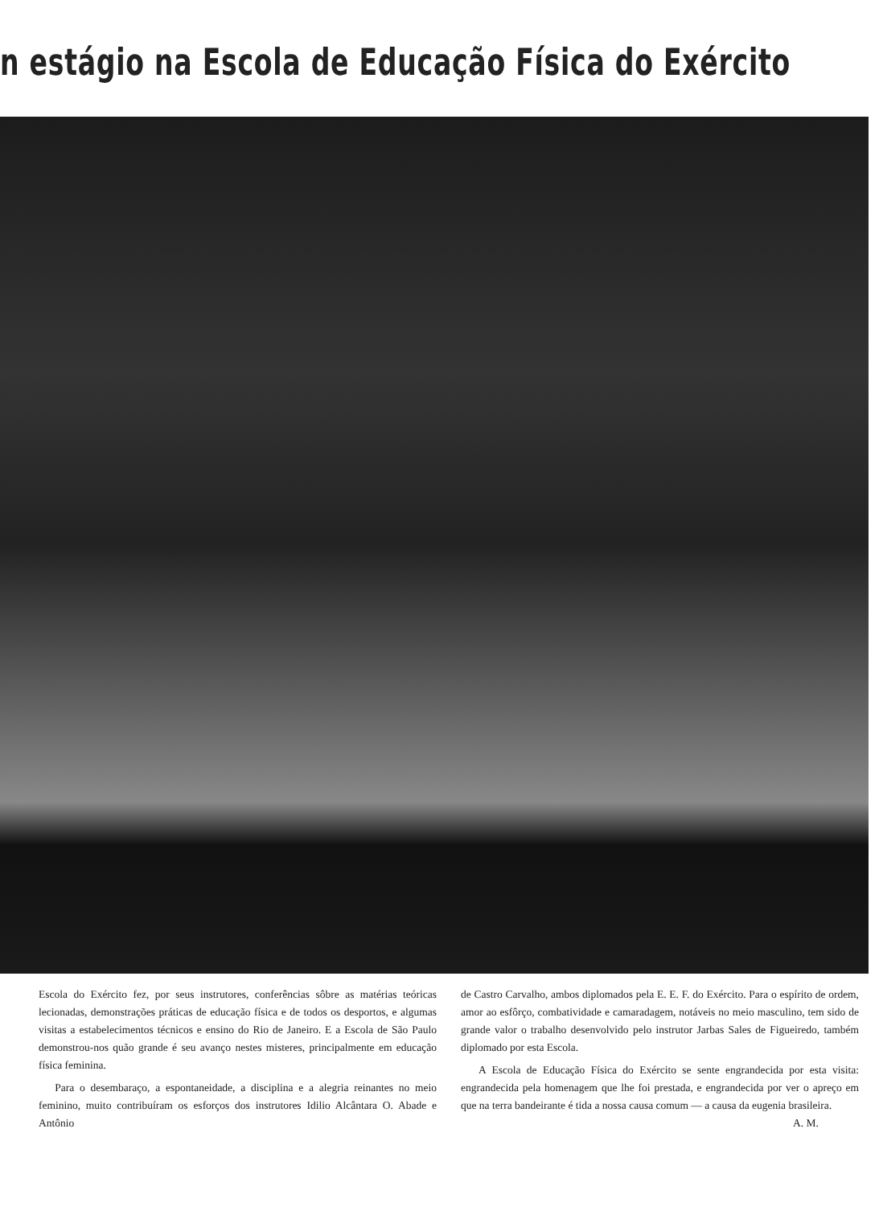n estágio na Escola de Educação Física do Exército
Escola do Exército fez, por seus instrutores, conferências sôbre as matérias teóricas lecionadas, demonstrações práticas de educação física e de todos os desportos, e algumas visitas a estabelecimentos técnicos e ensino do Rio de Janeiro. E a Escola de São Paulo demonstrou-nos quão grande é seu avanço nestes misteres, principalmente em educação física feminina.
Para o desembaraço, a espontaneidade, a disciplina e a alegria reinantes no meio feminino, muito contribuíram os esforços dos instrutores Idilio Alcântara O. Abade e Antônio
de Castro Carvalho, ambos diplomados pela E. E. F. do Exército. Para o espírito de ordem, amor ao esfôrço, combatividade e camaradagem, notáveis no meio masculino, tem sido de grande valor o trabalho desenvolvido pelo instrutor Jarbas Sales de Figueiredo, também diplomado por esta Escola.
A Escola de Educação Física do Exército se sente engrandecida por esta visita: engrandecida pela homenagem que lhe foi prestada, e engrandecida por ver o apreço em que na terra bandeirante é tida a nossa causa comum — a causa da eugenia brasileira. A. M.